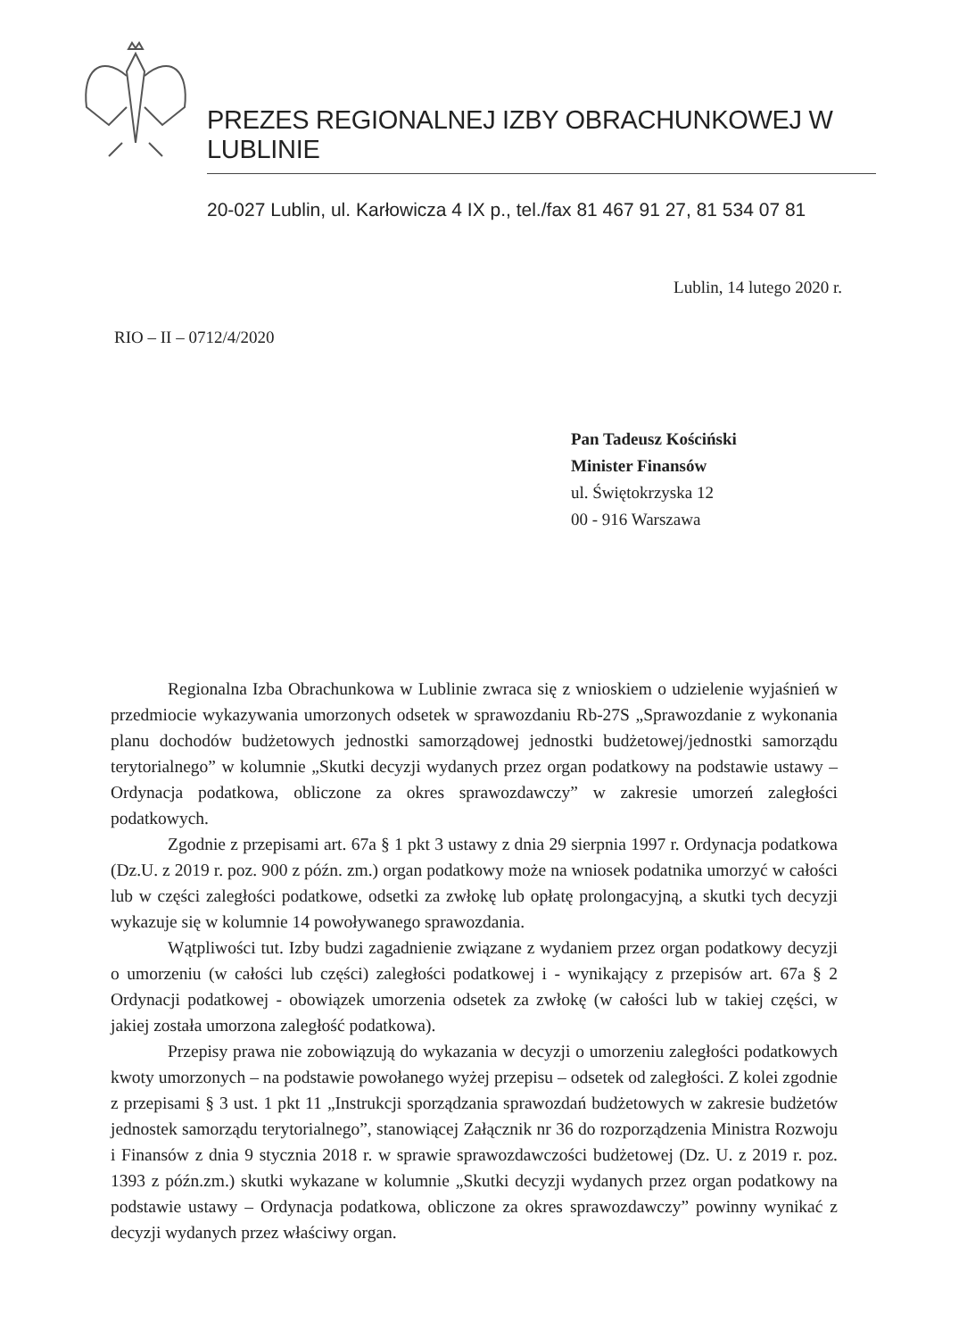PREZES REGIONALNEJ IZBY OBRACHUNKOWEJ W LUBLINIE
20-027 Lublin, ul. Karłowicza 4 IX p., tel./fax 81 467 91 27, 81 534 07 81
Lublin, 14 lutego 2020 r.
RIO – II – 0712/4/2020
Pan Tadeusz Kościński
Minister Finansów
ul. Świętokrzyska 12
00 - 916 Warszawa
Regionalna Izba Obrachunkowa w Lublinie zwraca się z wnioskiem o udzielenie wyjaśnień w przedmiocie wykazywania umorzonych odsetek w sprawozdaniu Rb-27S „Sprawozdanie z wykonania planu dochodów budżetowych jednostki samorządowej jednostki budżetowej/jednostki samorządu terytorialnego” w kolumnie „Skutki decyzji wydanych przez organ podatkowy na podstawie ustawy – Ordynacja podatkowa, obliczone za okres sprawozdawczy” w zakresie umorzeń zaległości podatkowych.
Zgodnie z przepisami art. 67a § 1 pkt 3 ustawy z dnia 29 sierpnia 1997 r. Ordynacja podatkowa (Dz.U. z 2019 r. poz. 900 z późn. zm.) organ podatkowy może na wniosek podatnika umorzyć w całości lub w części zaległości podatkowe, odsetki za zwłokę lub opłatę prolongacyjną, a skutki tych decyzji wykazuje się w kolumnie 14 powoływanego sprawozdania.
Wątpliwości tut. Izby budzi zagadnienie związane z wydaniem przez organ podatkowy decyzji o umorzeniu (w całości lub części) zaległości podatkowej i - wynikający z przepisów art. 67a § 2 Ordynacji podatkowej - obowiązek umorzenia odsetek za zwłokę (w całości lub w takiej części, w jakiej została umorzona zaległość podatkowa).
Przepisy prawa nie zobowiązują do wykazania w decyzji o umorzeniu zaległości podatkowych kwoty umorzonych – na podstawie powołanego wyżej przepisu – odsetek od zaległości. Z kolei zgodnie z przepisami § 3 ust. 1 pkt 11 „Instrukcji sporządzania sprawozdań budżetowych w zakresie budżetów jednostek samorządu terytorialnego”, stanowiącej Załącznik nr 36 do rozporządzenia Ministra Rozwoju i Finansów z dnia 9 stycznia 2018 r. w sprawie sprawozdawczości budżetowej (Dz. U. z 2019 r. poz. 1393 z późn.zm.) skutki wykazane w kolumnie „Skutki decyzji wydanych przez organ podatkowy na podstawie ustawy – Ordynacja podatkowa, obliczone za okres sprawozdawczy” powinny wynikać z decyzji wydanych przez właściwy organ.